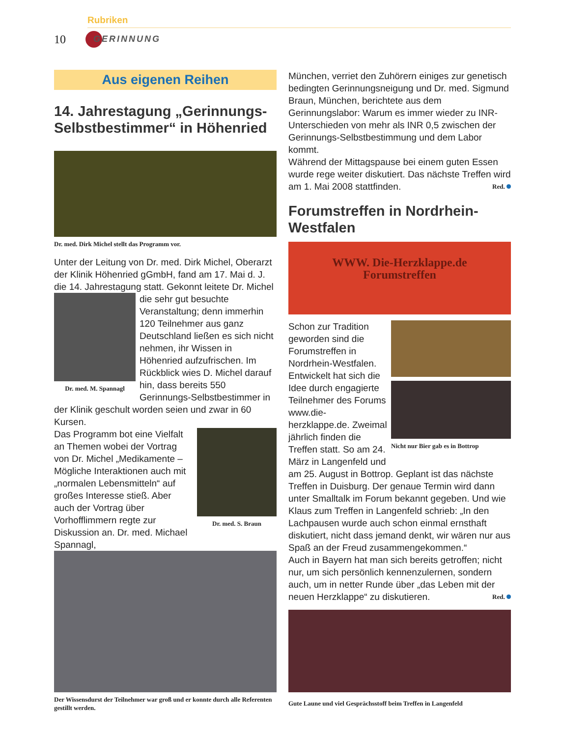Rubriken
10 GERINNUNG
Aus eigenen Reihen
14. Jahrestagung „Gerinnungs-Selbstbestimmer“ in Höhenried
Dr. med. Dirk Michel stellt das Programm vor.
Unter der Leitung von Dr. med. Dirk Michel, Oberarzt der Klinik Höhenried gGmbH, fand am 17. Mai d. J. die 14. Jahrestagung statt. Gekonnt leitete Dr. med. M. Spannagl Dr. Michel die sehr gut besuchte Veranstaltung; denn immerhin 120 Teilnehmer aus ganz Deutschland ließen es sich nicht nehmen, ihr Wissen in Höhenried aufzufrischen. Im Rückblick wies D. Michel darauf hin, dass bereits 550 Gerinnungs-Selbstbestimmer in der Klinik geschult worden seien und zwar in 60 Kursen.
Dr. med. S. Braun Das Programm bot eine Vielfalt an Themen wobei der Vortrag von Dr. Michel „Medikamente – Mögliche Interaktionen auch mit „normalen Lebensmitteln“ auf großes Interesse stieß. Aber auch der Vortrag über Vorhofflimmern regte zur Diskussion an. Dr. med. Michael Spannagl,
Der Wissensdurst der Teilnehmer war groß und er konnte durch alle Referenten gestillt werden.
München, verriet den Zuhörern einiges zur genetisch bedingten Gerinnungsneigung und Dr. med. Sigmund Braun, München, berichtete aus dem Gerinnungslabor: Warum es immer wieder zu INR-Unterschieden von mehr als INR 0,5 zwischen der Gerinnungs-Selbstbestimmung und dem Labor kommt.
Während der Mittagspause bei einem guten Essen wurde rege weiter diskutiert. Das nächste Treffen wird am 1. Mai 2008 stattfinden. Red.
Forumstreffen in Nordrhein-Westfalen
WWW. Die-Herzklappe.de
Forumstreffen
Nicht nur Bier gab es in Bottrop Schon zur Tradition geworden sind die Forumstreffen in Nordrhein-Westfalen. Entwickelt hat sich die Idee durch engagierte Teilnehmer des Forums www.die-herzklappe.de. Zweimal jährlich finden die Treffen statt. So am 24. März in Langenfeld und am 25. August in Bottrop. Geplant ist das nächste Treffen in Duisburg. Der genaue Termin wird dann unter Smalltalk im Forum bekannt gegeben. Und wie Klaus zum Treffen in Langenfeld schrieb: „In den Lachpausen wurde auch schon einmal ernsthaft diskutiert, nicht dass jemand denkt, wir wären nur aus Spaß an der Freud zusammengekommen.“
Auch in Bayern hat man sich bereits getroffen; nicht nur, um sich persönlich kennenzulernen, sondern auch, um in netter Runde über „das Leben mit der neuen Herzklappe“ zu diskutieren. Red.
Gute Laune und viel Gesprächsstoff beim Treffen in Langenfeld